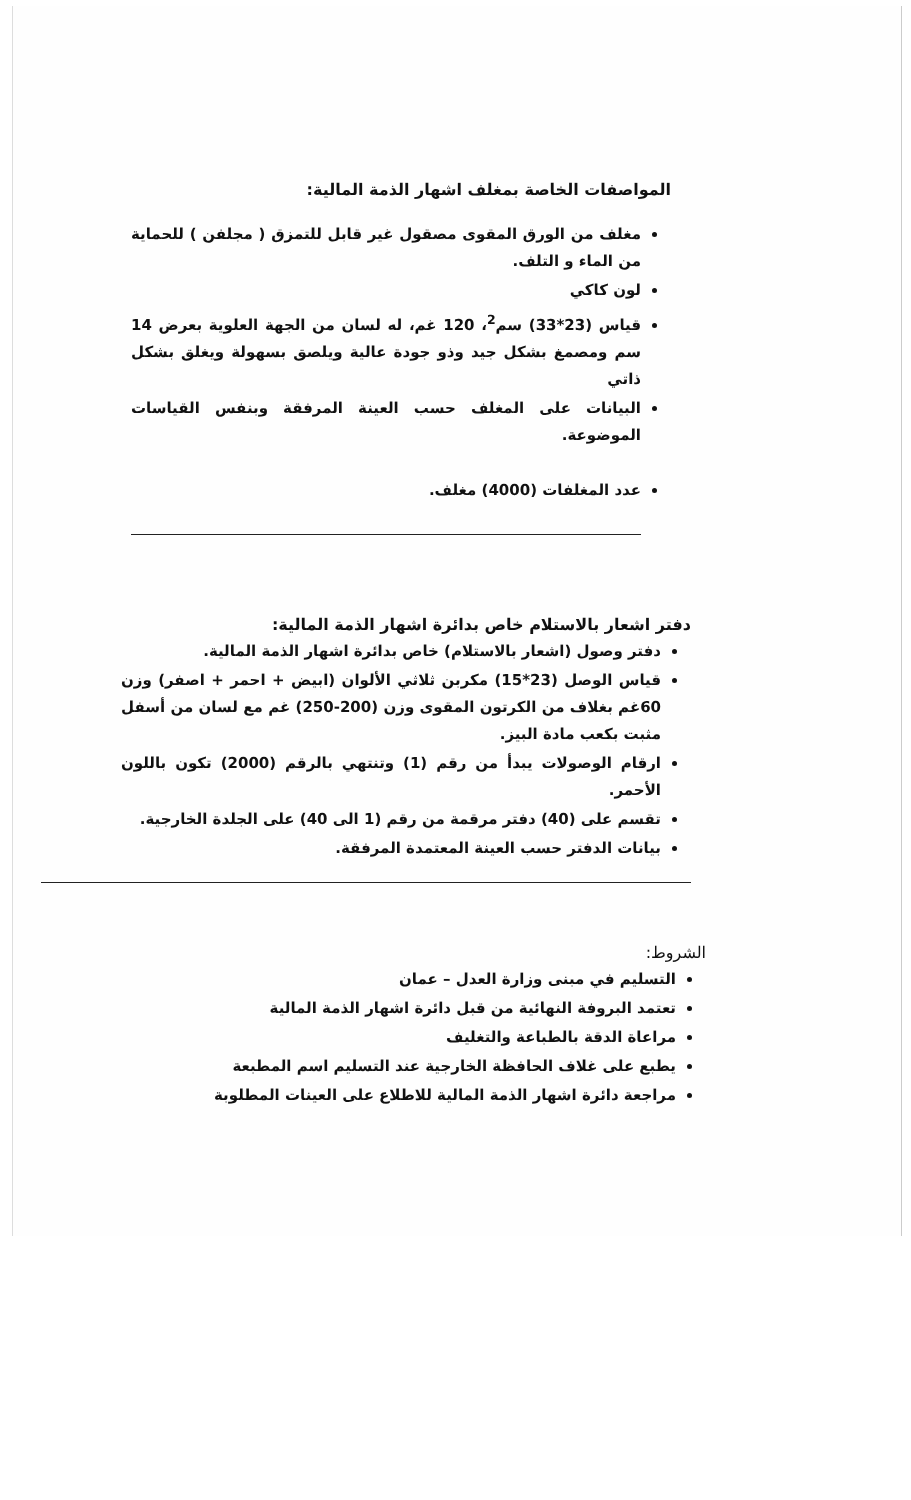المواصفات الخاصة بمغلف اشهار الذمة المالية:
مغلف من الورق المقوى مصقول غير قابل للتمزق ( مجلفن ) للحماية من الماء و التلف.
لون كاكي
قياس (23*33) سم<sup>2</sup>، 120 غم، له لسان من الجهة العلوية بعرض 14 سم ومصمغ بشكل جيد وذو جودة عالية ويلصق بسهولة ويغلق بشكل ذاتي
البيانات على المغلف حسب العينة المرفقة وبنفس القياسات الموضوعة.
عدد المغلفات (4000) مغلف.
دفتر اشعار بالاستلام خاص بدائرة اشهار الذمة المالية:
دفتر وصول (اشعار بالاستلام) خاص بدائرة اشهار الذمة المالية.
قياس الوصل (23*15) مكربن ثلاثي الألوان (ابيض + احمر + اصفر) وزن 60غم بغلاف من الكرتون المقوى وزن (200-250) غم مع لسان من أسفل مثبت بكعب مادة البيز.
ارقام الوصولات يبدأ من رقم (1) وتنتهي بالرقم (2000) تكون باللون الأحمر.
تقسم على (40) دفتر مرقمة من رقم (1 الى 40) على الجلدة الخارجية.
بيانات الدفتر حسب العينة المعتمدة المرفقة.
الشروط:
التسليم في مبنى وزارة العدل – عمان
تعتمد البروفة النهائية من قبل دائرة اشهار الذمة المالية
مراعاة الدقة بالطباعة والتغليف
يطبع على غلاف الحافظة الخارجية عند التسليم اسم المطبعة
مراجعة دائرة اشهار الذمة المالية للاطلاع على العينات المطلوبة